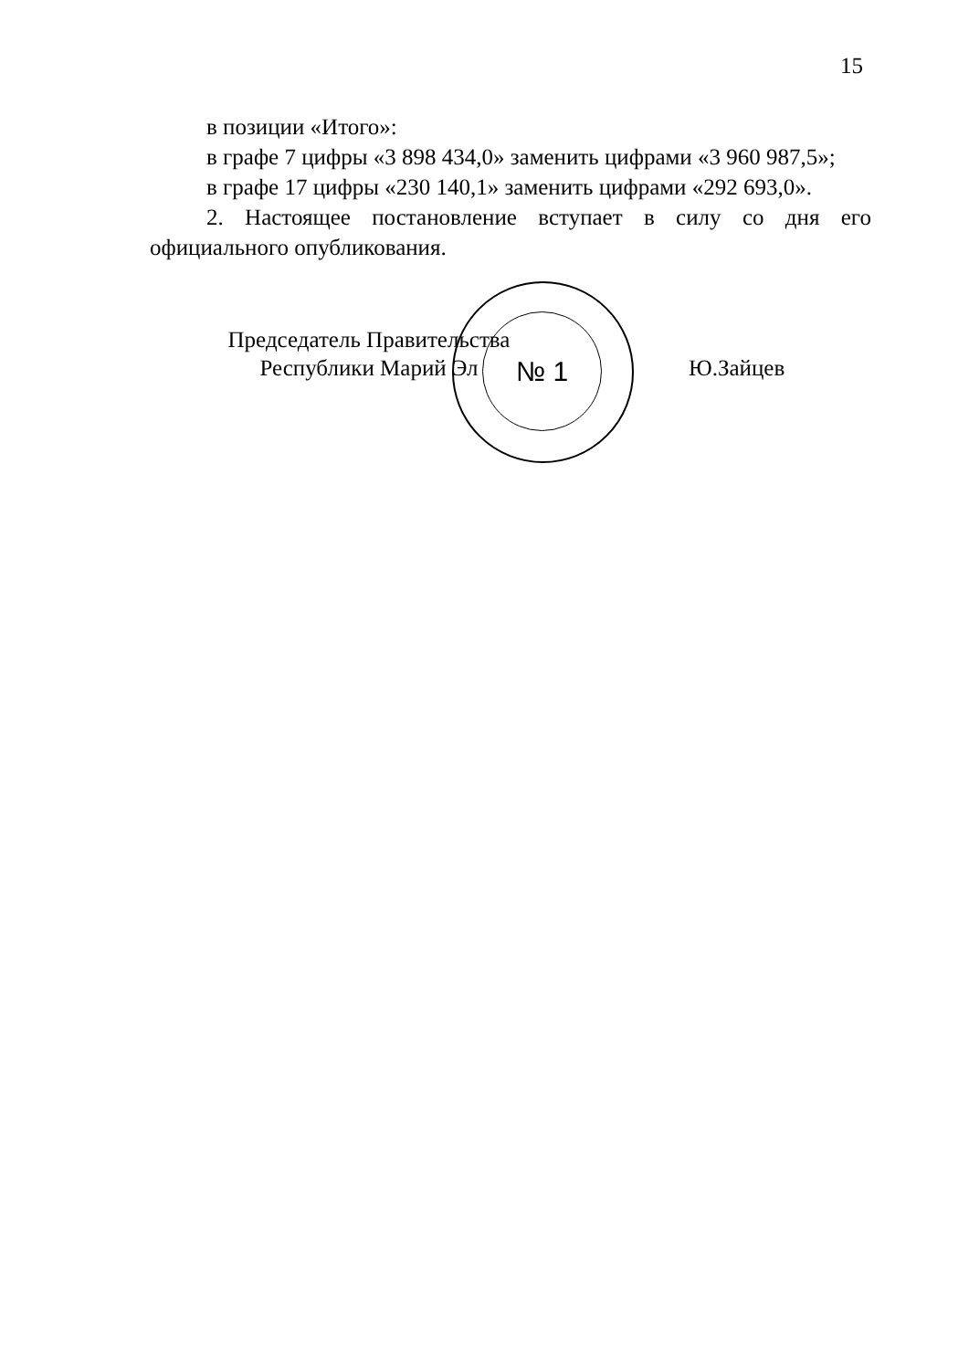15
в позиции «Итого»:
в графе 7 цифры «3 898 434,0» заменить цифрами «3 960 987,5»;
в графе 17 цифры «230 140,1» заменить цифрами «292 693,0».
2. Настоящее постановление вступает в силу со дня его официального опубликования.
№ 1
Председатель Правительства
Республики Марий Эл
Ю.Зайцев